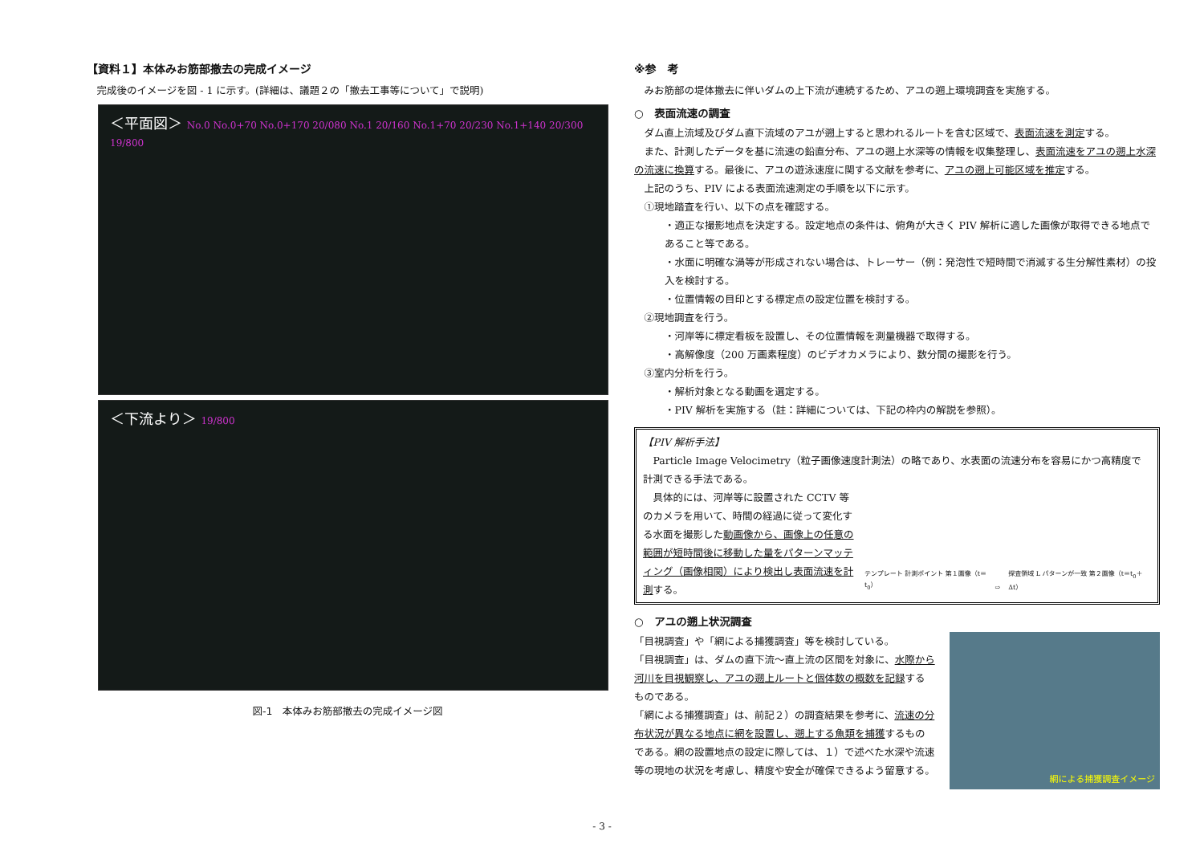【資料１】本体みお筋部撤去の完成イメージ
　完成後のイメージを図 - 1 に示す。(詳細は、議題２の「撤去工事等について」で説明)
＜平面図＞ No.0 No.0+70 No.0+170 20/080 No.1 20/160 No.1+70 20/230 No.1+140 20/300 19/800
＜下流より＞ 19/800
図-1　本体みお筋部撤去の完成イメージ図
※参　考
　みお筋部の堤体撤去に伴いダムの上下流が連続するため、アユの遡上環境調査を実施する。
○　表面流速の調査
　ダム直上流域及びダム直下流域のアユが遡上すると思われるルートを含む区域で、表面流速を測定する。
　また、計測したデータを基に流速の鉛直分布、アユの遡上水深等の情報を収集整理し、表面流速をアユの遡上水深の流速に換算する。最後に、アユの遊泳速度に関する文献を参考に、アユの遡上可能区域を推定する。
　上記のうち、PIV による表面流速測定の手順を以下に示す。
　①現地踏査を行い、以下の点を確認する。
・適正な撮影地点を決定する。設定地点の条件は、俯角が大きく PIV 解析に適した画像が取得できる地点であること等である。
・水面に明確な渦等が形成されない場合は、トレーサー（例：発泡性で短時間で消滅する生分解性素材）の投入を検討する。
・位置情報の目印とする標定点の設定位置を検討する。
　②現地調査を行う。
・河岸等に標定看板を設置し、その位置情報を測量機器で取得する。
・高解像度（200 万画素程度）のビデオカメラにより、数分間の撮影を行う。
　③室内分析を行う。
・解析対象となる動画を選定する。
・PIV 解析を実施する（註：詳細については、下記の枠内の解説を参照）。
【PIV 解析手法】
　Particle Image Velocimetry（粒子画像速度計測法）の略であり、水表面の流速分布を容易にかつ高精度で計測できる手法である。
　具体的には、河岸等に設置された CCTV 等のカメラを用いて、時間の経過に従って変化する水面を撮影した動画像から、画像上の任意の範囲が短時間後に移動した量をパターンマッティング（画像相関）により検出し表面流速を計測する。
テンプレート 計測ポイント 第１画像（t＝t<sub>0</sub>） ⇨ 探査領域 L パターンが一致 第２画像（t＝t<sub>0</sub>＋Δt）
○　アユの遡上状況調査
網による捕獲調査イメージ
「目視調査」や「網による捕獲調査」等を検討している。
「目視調査」は、ダムの直下流～直上流の区間を対象に、水際から河川を目視観察し、アユの遡上ルートと個体数の概数を記録するものである。
「網による捕獲調査」は、前記２）の調査結果を参考に、流速の分布状況が異なる地点に網を設置し、遡上する魚類を捕獲するものである。網の設置地点の設定に際しては、１）で述べた水深や流速等の現地の状況を考慮し、精度や安全が確保できるよう留意する。
- 3 -